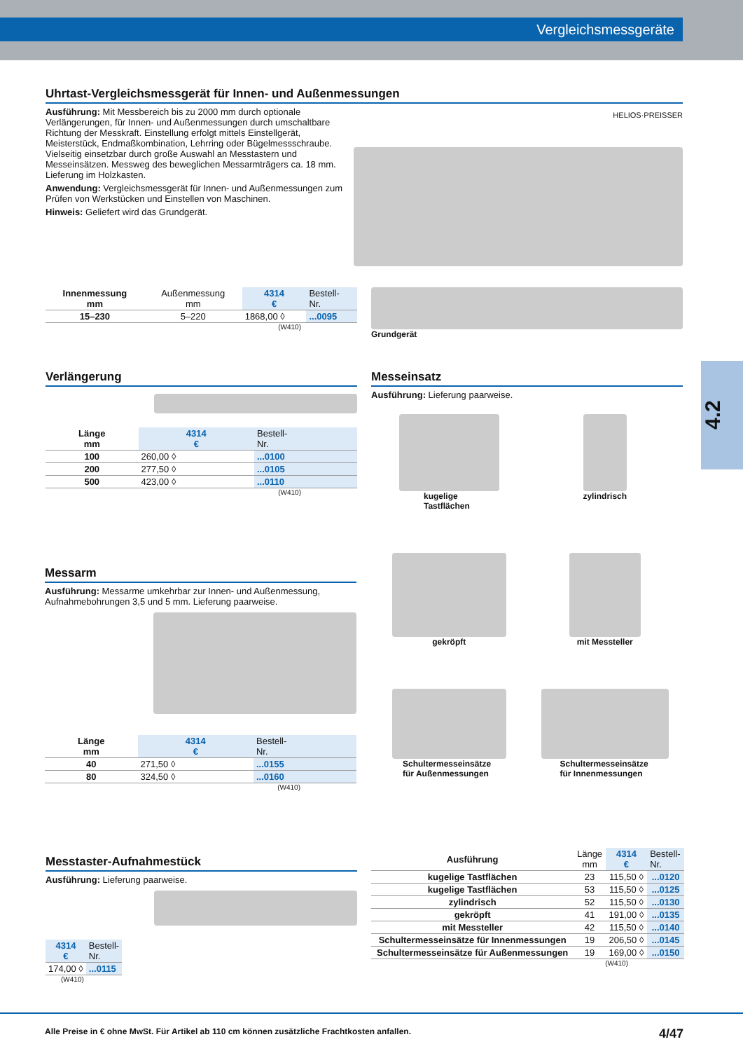Vergleichsmessgeräte
4.2
Uhrtast-Vergleichsmessgerät für Innen- und Außenmessungen
Ausführung: Mit Messbereich bis zu 2000 mm durch optionale Verlängerungen, für Innen- und Außenmessungen durch umschaltbare Richtung der Messkraft. Einstellung erfolgt mittels Einstellgerät, Meisterstück, Endmaßkombination, Lehrring oder Bügelmessschraube. Vielseitig einsetzbar durch große Auswahl an Messtastern und Messeinsätzen. Messweg des beweglichen Messarmträgers ca. 18 mm. Lieferung im Holzkasten.
Anwendung: Vergleichsmessgerät für Innen- und Außenmessungen zum Prüfen von Werkstücken und Einstellen von Maschinen.
Hinweis: Geliefert wird das Grundgerät.
HELIOS·PREISSER
| Innenmessung mm | Außenmessung mm | 4314 € | Bestell- Nr. |
| 15–230 | 5–220 | 1868,00 ◊ | ...0095 |
(W410)
Grundgerät
Verlängerung
| Länge mm | 4314 € | Bestell- Nr. |
| 100 | 260,00 ◊ | ...0100 |
| 200 | 277,50 ◊ | ...0105 |
| 500 | 423,00 ◊ | ...0110 |
(W410)
Messeinsatz
Ausführung: Lieferung paarweise.
kugelige
Tastflächen
zylindrisch
gekröpft
mit Messteller
Schultermesseinsätze
für Außenmessungen
Schultermesseinsätze
für Innenmessungen
Messarm
Ausführung: Messarme umkehrbar zur Innen- und Außenmessung, Aufnahmebohrungen 3,5 und 5 mm. Lieferung paarweise.
| Länge mm | 4314 € | Bestell- Nr. |
| 40 | 271,50 ◊ | ...0155 |
| 80 | 324,50 ◊ | ...0160 |
(W410)
Messtaster-Aufnahmestück
Ausführung: Lieferung paarweise.
| 4314 € | Bestell- Nr. |
| 174,00 ◊ | ...0115 |
(W410)
| Ausführung | Länge mm | 4314 € | Bestell- Nr. |
| kugelige Tastflächen | 23 | 115,50 ◊ | ...0120 |
| kugelige Tastflächen | 53 | 115,50 ◊ | ...0125 |
| zylindrisch | 52 | 115,50 ◊ | ...0130 |
| gekröpft | 41 | 191,00 ◊ | ...0135 |
| mit Messteller | 42 | 115,50 ◊ | ...0140 |
| Schultermesseinsätze für Innenmessungen | 19 | 206,50 ◊ | ...0145 |
| Schultermesseinsätze für Außenmessungen | 19 | 169,00 ◊ | ...0150 |
(W410)
Alle Preise in € ohne MwSt. Für Artikel ab 110 cm können zusätzliche Frachtkosten anfallen. 4/47